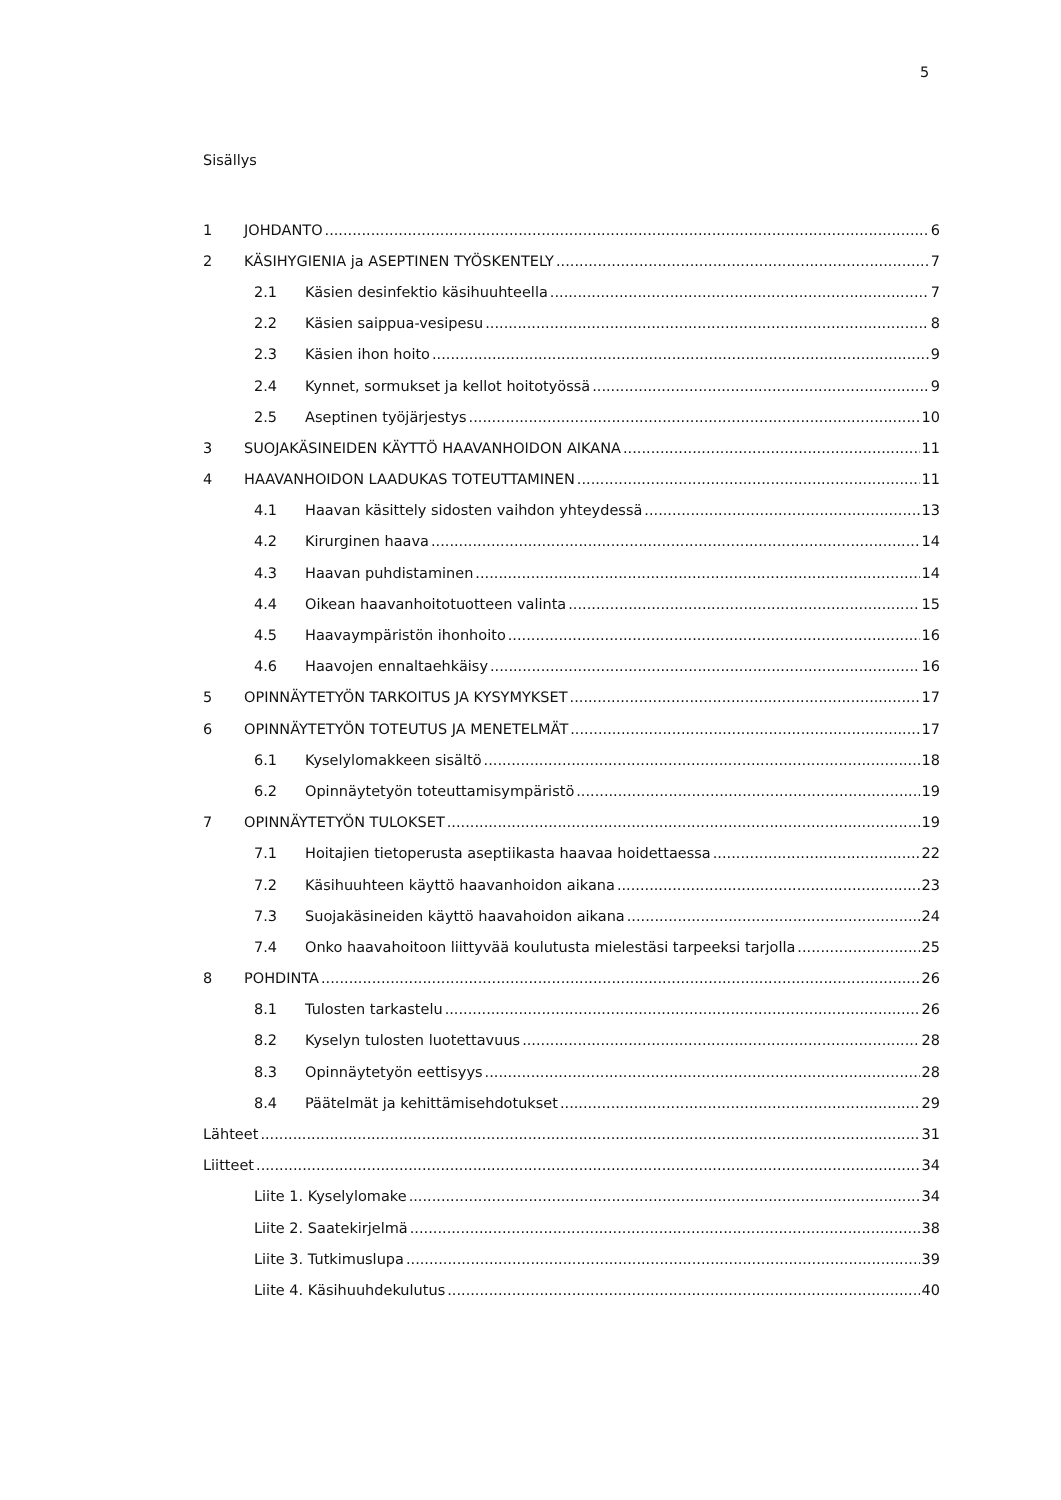5
Sisällys
1 JOHDANTO 6
2 KÄSIHYGIENIA ja ASEPTINEN TYÖSKENTELY 7
2.1 Käsien desinfektio käsihuuhteella 7
2.2 Käsien saippua-vesipesu 8
2.3 Käsien ihon hoito 9
2.4 Kynnet, sormukset ja kellot hoitotyössä 9
2.5 Aseptinen työjärjestys 10
3 SUOJAKÄSINEIDEN KÄYTTÖ HAAVANHOIDON AIKANA 11
4 HAAVANHOIDON LAADUKAS TOTEUTTAMINEN 11
4.1 Haavan käsittely sidosten vaihdon yhteydessä 13
4.2 Kirurginen haava 14
4.3 Haavan puhdistaminen 14
4.4 Oikean haavanhoitotuotteen valinta 15
4.5 Haavaympäristön ihonhoito 16
4.6 Haavojen ennaltaehkäisy 16
5 OPINNÄYTETYÖN TARKOITUS JA KYSYMYKSET 17
6 OPINNÄYTETYÖN TOTEUTUS JA MENETELMÄT 17
6.1 Kyselylomakkeen sisältö 18
6.2 Opinnäytetyön toteuttamisympäristö 19
7 OPINNÄYTETYÖN TULOKSET 19
7.1 Hoitajien tietoperusta aseptiikasta haavaa hoidettaessa 22
7.2 Käsihuuhteen käyttö haavanhoidon aikana 23
7.3 Suojakäsineiden käyttö haavahoidon aikana 24
7.4 Onko haavahoitoon liittyvää koulutusta mielestäsi tarpeeksi tarjolla 25
8 POHDINTA 26
8.1 Tulosten tarkastelu 26
8.2 Kyselyn tulosten luotettavuus 28
8.3 Opinnäytetyön eettisyys 28
8.4 Päätelmät ja kehittämisehdotukset 29
Lähteet 31
Liitteet 34
Liite 1. Kyselylomake 34
Liite 2. Saatekirjelmä 38
Liite 3. Tutkimuslupa 39
Liite 4. Käsihuuhdekulutus 40